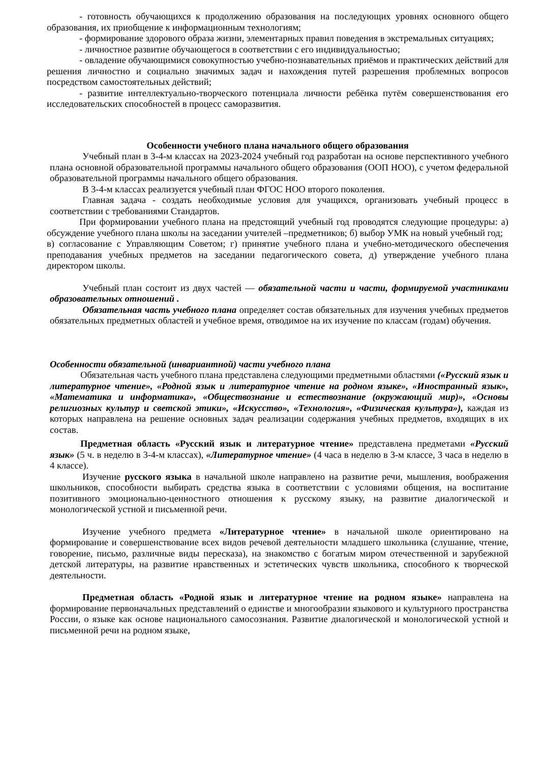- готовность обучающихся к продолжению образования на последующих уровнях основного общего образования, их приобщение к информационным технологиям;
- формирование здорового образа жизни, элементарных правил поведения в экстремальных ситуациях;
- личностное развитие обучающегося в соответствии с его индивидуальностью;
- овладение обучающимися совокупностью учебно-познавательных приёмов и практических действий для решения личностно и социально значимых задач и нахождения путей разрешения проблемных вопросов посредством самостоятельных действий;
- развитие интеллектуально-творческого потенциала личности ребёнка путём совершенствования его исследовательских способностей в процесс саморазвития.
Особенности учебного плана начального общего образования
Учебный план в 3-4-м классах на 2023-2024 учебный год разработан на основе перспективного учебного плана основной образовательной программы начального общего образования (ООП НОО), с учетом федеральной образовательной программы начального общего образования.
В 3-4-м классах реализуется учебный план ФГОС НОО второго поколения.
Главная задача - создать необходимые условия для учащихся, организовать учебный процесс в соответствии с требованиями Стандартов.
При формировании учебного плана на предстоящий учебный год проводятся следующие процедуры: а) обсуждение учебного плана школы на заседании учителей –предметников; б) выбор УМК на новый учебный год;
в) согласование с Управляющим Советом; г) принятие учебного плана и учебно-методического обеспечения преподавания учебных предметов на заседании педагогического совета, д) утверждение учебного плана директором школы.
Учебный план состоит из двух частей — обязательной части и части, формируемой участниками образовательных отношений .
Обязательная часть учебного плана определяет состав обязательных для изучения учебных предметов обязательных предметных областей и учебное время, отводимое на их изучение по классам (годам) обучения.
Особенности обязательной (инвариантной) части учебного плана
Обязательная часть учебного плана представлена следующими предметными областями («Русский язык и литературное чтение», «Родной язык и литературное чтение на родном языке», «Иностранный язык», «Математика и информатика», «Обществознание и естествознание (окружающий мир)», «Основы религиозных культур и светской этики», «Искусство», «Технология», «Физическая культура»), каждая из которых направлена на решение основных задач реализации содержания учебных предметов, входящих в их состав.
Предметная область «Русский язык и литературное чтение» представлена предметами «Русский язык» (5 ч. в неделю в 3-4-м классах), «Литературное чтение» (4 часа в неделю в 3-м классе, 3 часа в неделю в 4 классе).
Изучение русского языка в начальной школе направлено на развитие речи, мышления, воображения школьников, способности выбирать средства языка в соответствии с условиями общения, на воспитание позитивного эмоционально-ценностного отношения к русскому языку, на развитие диалогической и монологической устной и письменной речи.
Изучение учебного предмета «Литературное чтение» в начальной школе ориентировано на формирование и совершенствование всех видов речевой деятельности младшего школьника (слушание, чтение, говорение, письмо, различные виды пересказа), на знакомство с богатым миром отечественной и зарубежной детской литературы, на развитие нравственных и эстетических чувств школьника, способного к творческой деятельности.
Предметная область «Родной язык и литературное чтение на родном языке» направлена на формирование первоначальных представлений о единстве и многообразии языкового и культурного пространства России, о языке как основе национального самосознания. Развитие диалогической и монологической устной и письменной речи на родном языке,